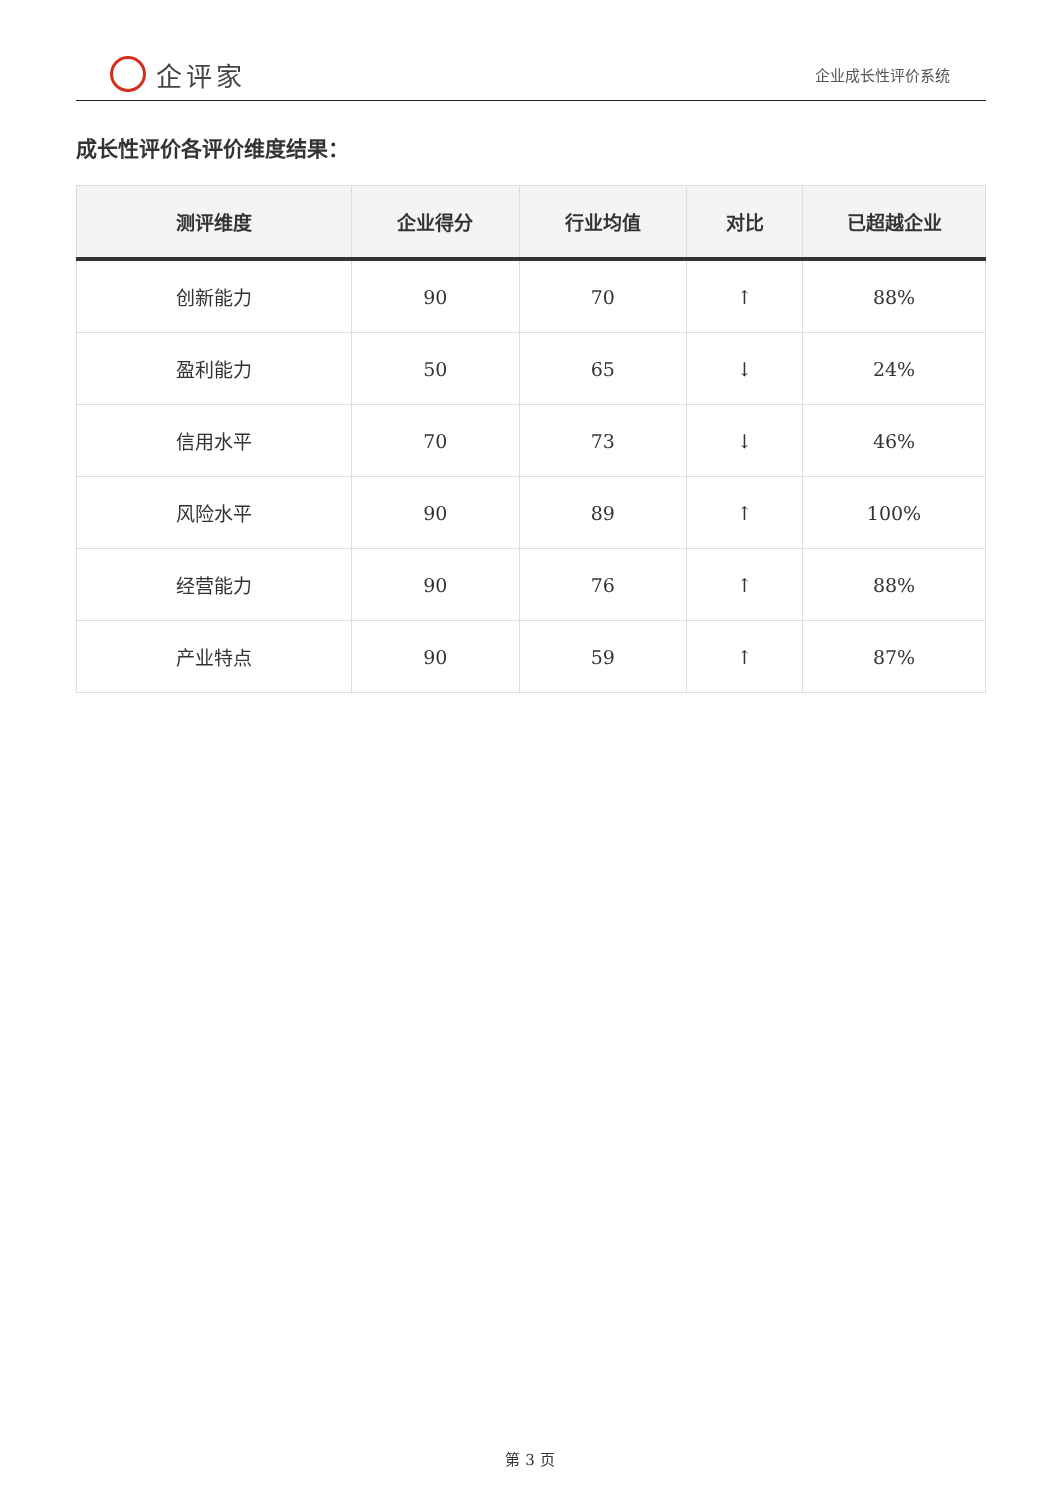企评家
企业成长性评价系统
成长性评价各评价维度结果：
| 测评维度 | 企业得分 | 行业均值 | 对比 | 已超越企业 |
| --- | --- | --- | --- | --- |
| 创新能力 | 90 | 70 | ↑ | 88% |
| 盈利能力 | 50 | 65 | ↓ | 24% |
| 信用水平 | 70 | 73 | ↓ | 46% |
| 风险水平 | 90 | 89 | ↑ | 100% |
| 经营能力 | 90 | 76 | ↑ | 88% |
| 产业特点 | 90 | 59 | ↑ | 87% |
第 3 页